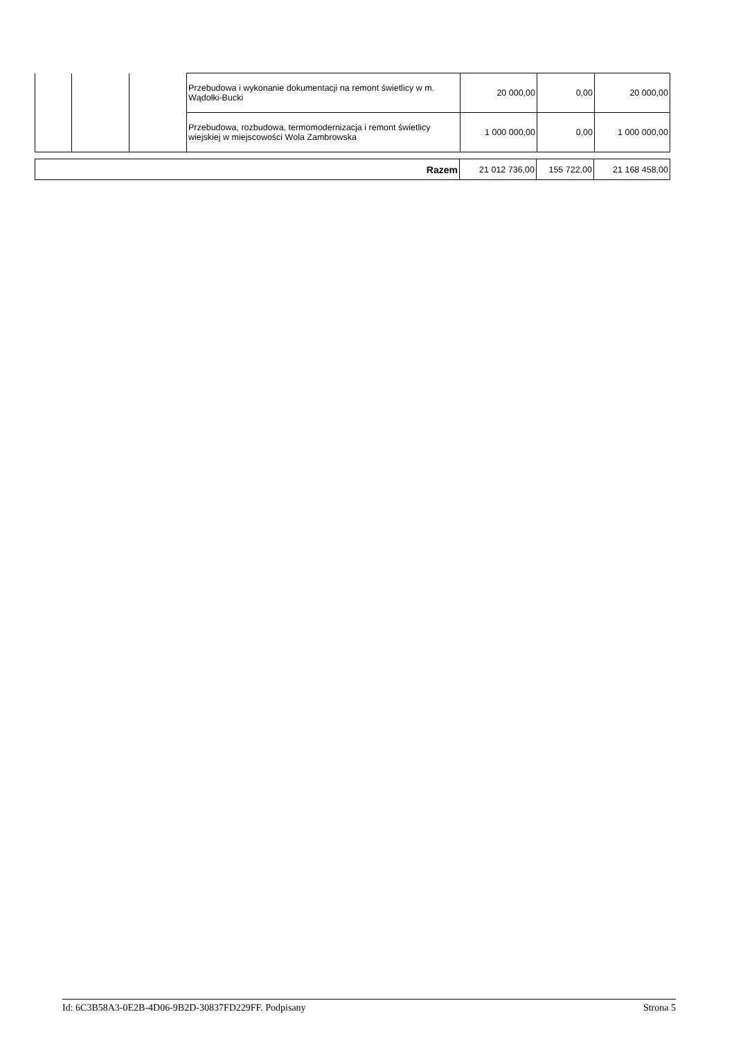| | | | Przebudowa i wykonanie dokumentacji na remont świetlicy w m. Wądołki-Bucki | 20 000,00 | 0,00 | 20 000,00 |
| | | | Przebudowa, rozbudowa, termomodernizacja i remont świetlicy wiejskiej w miejscowości Wola Zambrowska | 1 000 000,00 | 0,00 | 1 000 000,00 |
| Razem | 21 012 736,00 | 155 722,00 | 21 168 458,00 |
Id: 6C3B58A3-0E2B-4D06-9B2D-30837FD229FF. Podpisany Strona 5